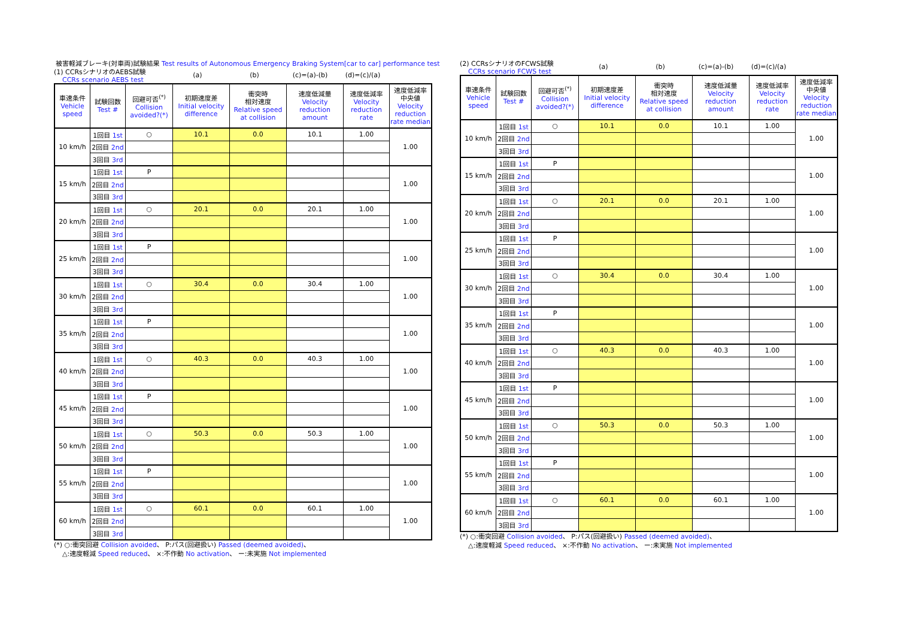被害軽減ブレーキ(対車両)試験結果 Test results of Autonomous Emergency Braking System[car to car] performance test
(1) CCRsシナリオのAEBS試験
CCRs scenario AEBS test
(a) (b) (c)=(a)-(b) (d)=(c)/(a)
| 車速条件 Vehicle speed | 試験回数 Test # | 回避可否<sup>(*)</sup> Collision avoided?(*) | 初期速度差 Initial velocity difference | 衝突時 相対速度 Relative speed at collision | 速度低減量 Velocity reduction amount | 速度低減率 Velocity reduction rate | 速度低減率 中央値 Velocity reduction rate median |
| --- | --- | --- | --- | --- | --- | --- | --- |
| 10 km/h | 1回目 1st | ○ | 10.1 | 0.0 | 10.1 | 1.00 | 1.00 |
| | 2回目 2nd | | | | | | |
| | 3回目 3rd | | | | | | |
| 15 km/h | 1回目 1st | P | | | | | 1.00 |
| | 2回目 2nd | | | | | | |
| | 3回目 3rd | | | | | | |
| 20 km/h | 1回目 1st | ○ | 20.1 | 0.0 | 20.1 | 1.00 | 1.00 |
| | 2回目 2nd | | | | | | |
| | 3回目 3rd | | | | | | |
| 25 km/h | 1回目 1st | P | | | | | 1.00 |
| | 2回目 2nd | | | | | | |
| | 3回目 3rd | | | | | | |
| 30 km/h | 1回目 1st | ○ | 30.4 | 0.0 | 30.4 | 1.00 | 1.00 |
| | 2回目 2nd | | | | | | |
| | 3回目 3rd | | | | | | |
| 35 km/h | 1回目 1st | P | | | | | 1.00 |
| | 2回目 2nd | | | | | | |
| | 3回目 3rd | | | | | | |
| 40 km/h | 1回目 1st | ○ | 40.3 | 0.0 | 40.3 | 1.00 | 1.00 |
| | 2回目 2nd | | | | | | |
| | 3回目 3rd | | | | | | |
| 45 km/h | 1回目 1st | P | | | | | 1.00 |
| | 2回目 2nd | | | | | | |
| | 3回目 3rd | | | | | | |
| 50 km/h | 1回目 1st | ○ | 50.3 | 0.0 | 50.3 | 1.00 | 1.00 |
| | 2回目 2nd | | | | | | |
| | 3回目 3rd | | | | | | |
| 55 km/h | 1回目 1st | P | | | | | 1.00 |
| | 2回目 2nd | | | | | | |
| | 3回目 3rd | | | | | | |
| 60 km/h | 1回目 1st | ○ | 60.1 | 0.0 | 60.1 | 1.00 | 1.00 |
| | 2回目 2nd | | | | | | |
| | 3回目 3rd | | | | | | |
(*) ○:衝突回避 Collision avoided、 P:パス(回避扱い) Passed (deemed avoided)、
△:速度軽減 Speed reduced、 ×:不作動 No activation、 ー:未実施 Not implemented
(2) CCRsシナリオのFCWS試験
CCRs scenario FCWS test
(a) (b) (c)=(a)-(b) (d)=(c)/(a)
| 車速条件 Vehicle speed | 試験回数 Test # | 回避可否<sup>(*)</sup> Collision avoided?(*) | 初期速度差 Initial velocity difference | 衝突時 相対速度 Relative speed at collision | 速度低減量 Velocity reduction amount | 速度低減率 Velocity reduction rate | 速度低減率 中央値 Velocity reduction rate median |
| --- | --- | --- | --- | --- | --- | --- | --- |
| 10 km/h | 1回目 1st | ○ | 10.1 | 0.0 | 10.1 | 1.00 | 1.00 |
| | 2回目 2nd | | | | | | |
| | 3回目 3rd | | | | | | |
| 15 km/h | 1回目 1st | P | | | | | 1.00 |
| | 2回目 2nd | | | | | | |
| | 3回目 3rd | | | | | | |
| 20 km/h | 1回目 1st | ○ | 20.1 | 0.0 | 20.1 | 1.00 | 1.00 |
| | 2回目 2nd | | | | | | |
| | 3回目 3rd | | | | | | |
| 25 km/h | 1回目 1st | P | | | | | 1.00 |
| | 2回目 2nd | | | | | | |
| | 3回目 3rd | | | | | | |
| 30 km/h | 1回目 1st | ○ | 30.4 | 0.0 | 30.4 | 1.00 | 1.00 |
| | 2回目 2nd | | | | | | |
| | 3回目 3rd | | | | | | |
| 35 km/h | 1回目 1st | P | | | | | 1.00 |
| | 2回目 2nd | | | | | | |
| | 3回目 3rd | | | | | | |
| 40 km/h | 1回目 1st | ○ | 40.3 | 0.0 | 40.3 | 1.00 | 1.00 |
| | 2回目 2nd | | | | | | |
| | 3回目 3rd | | | | | | |
| 45 km/h | 1回目 1st | P | | | | | 1.00 |
| | 2回目 2nd | | | | | | |
| | 3回目 3rd | | | | | | |
| 50 km/h | 1回目 1st | ○ | 50.3 | 0.0 | 50.3 | 1.00 | 1.00 |
| | 2回目 2nd | | | | | | |
| | 3回目 3rd | | | | | | |
| 55 km/h | 1回目 1st | P | | | | | 1.00 |
| | 2回目 2nd | | | | | | |
| | 3回目 3rd | | | | | | |
| 60 km/h | 1回目 1st | ○ | 60.1 | 0.0 | 60.1 | 1.00 | 1.00 |
| | 2回目 2nd | | | | | | |
| | 3回目 3rd | | | | | | |
(*) ○:衝突回避 Collision avoided、 P:パス(回避扱い) Passed (deemed avoided)、
△:速度軽減 Speed reduced、 ×:不作動 No activation、 ー:未実施 Not implemented